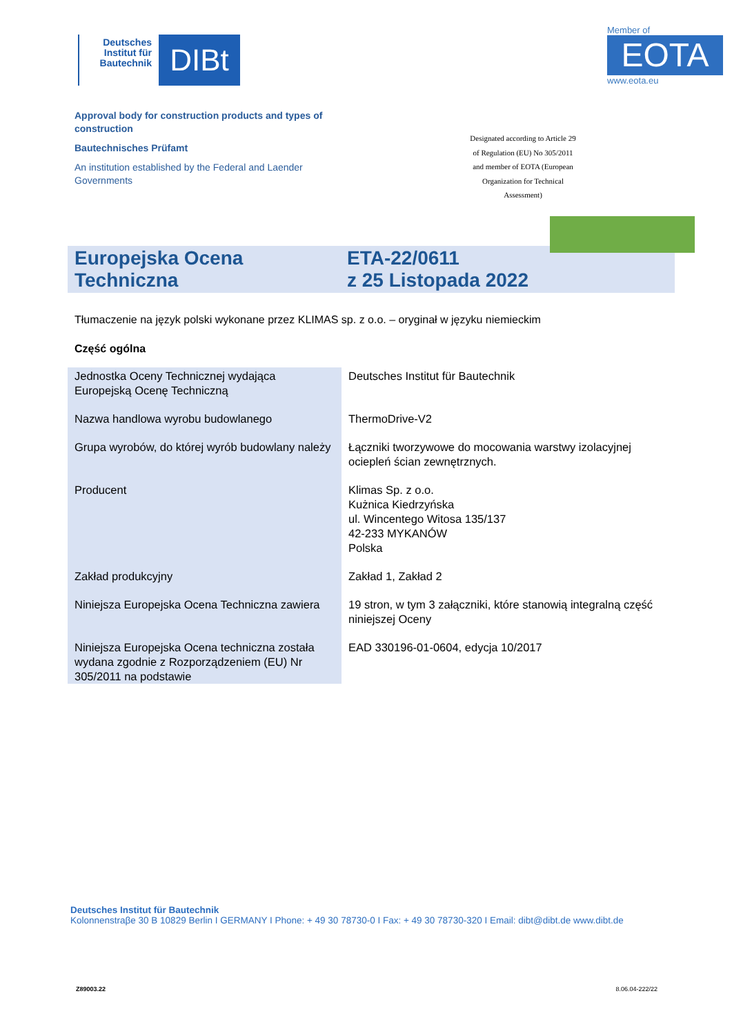Deutsches Institut für Bautechnik
DIBt
Approval body for construction products and types of construction
Bautechnisches Prüfamt
An institution established by the Federal and Laender Governments
Member of
EOTA
www.eota.eu
Designated according to Article 29 of Regulation (EU) No 305/2011 and member of EOTA (European Organization for Technical Assessment)
Europejska Ocena Techniczna
ETA-22/0611
z 25 Listopada 2022
Tłumaczenie na język polski wykonane przez KLIMAS sp. z o.o. – oryginał w języku niemieckim
Część ogólna
| Jednostka Oceny Technicznej wydająca Europejską Ocenę Techniczną | Deutsches Institut für Bautechnik |
| Nazwa handlowa wyrobu budowlanego | ThermoDrive-V2 |
| Grupa wyrobów, do której wyrób budowlany należy | Łączniki tworzywowe do mocowania warstwy izolacyjnej ociepleń ścian zewnętrznych. |
| Producent | Klimas Sp. z o.o. Kużnica Kiedrzyńska ul. Wincentego Witosa 135/137 42-233 MYKANÓW Polska |
| Zakład produkcyjny | Zakład 1, Zakład 2 |
| Niniejsza Europejska Ocena Techniczna zawiera | 19 stron, w tym 3 załączniki, które stanowią integralną część niniejszej Oceny |
| Niniejsza Europejska Ocena techniczna została wydana zgodnie z Rozporządzeniem (EU) Nr 305/2011 na podstawie | EAD 330196-01-0604, edycja 10/2017 |
Deutsches Institut für Bautechnik
Kolonnenstraβe 30 B 10829 Berlin I GERMANY I Phone: + 49 30 78730-0 I Fax: + 49 30 78730-320 I Email: dibt@dibt.de www.dibt.de
Z89003.22 8.06.04-222/22